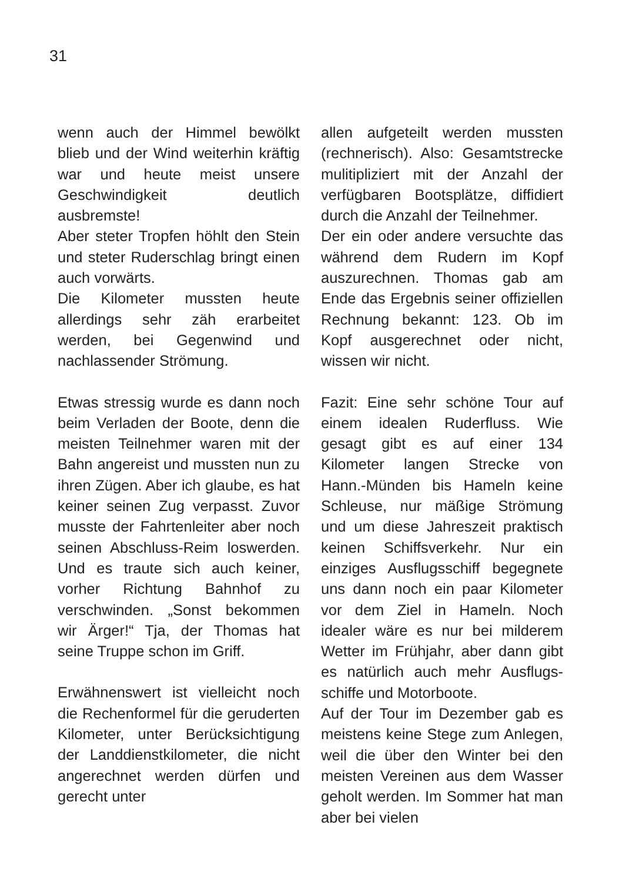31
wenn auch der Himmel bewölkt blieb und der Wind weiterhin kräftig war und heute meist unsere Geschwindigkeit deutlich ausbremste!
Aber steter Tropfen höhlt den Stein und steter Ruderschlag bringt einen auch vorwärts.
Die Kilometer mussten heute allerdings sehr zäh erarbeitet werden, bei Gegenwind und nachlassender Strömung.
Etwas stressig wurde es dann noch beim Verladen der Boote, denn die meisten Teilnehmer waren mit der Bahn angereist und mussten nun zu ihren Zügen. Aber ich glaube, es hat keiner seinen Zug verpasst. Zuvor musste der Fahrtenleiter aber noch seinen Abschluss-Reim loswerden. Und es traute sich auch keiner, vorher Richtung Bahnhof zu verschwinden. „Sonst bekommen wir Ärger!“ Tja, der Thomas hat seine Truppe schon im Griff.
Erwähnenswert ist vielleicht noch die Rechenformel für die geruderten Kilometer, unter Berücksichtigung der Landdienst­kilometer, die nicht angerechnet werden dürfen und gerecht unter
allen aufgeteilt werden mussten (rechnerisch). Also: Gesamt­strecke mulitipliziert mit der Anzahl der verfügbaren Boots­plätze, diffidiert durch die Anzahl der Teilnehmer.
Der ein oder andere versuchte das während dem Rudern im Kopf auszurechnen. Thomas gab am Ende das Ergebnis seiner offiziellen Rechnung bekannt: 123. Ob im Kopf ausgerechnet oder nicht, wissen wir nicht.
Fazit: Eine sehr schöne Tour auf einem idealen Ruderfluss. Wie gesagt gibt es auf einer 134 Kilometer langen Strecke von Hann.-Münden bis Hameln keine Schleuse, nur mäßige Strömung und um diese Jahreszeit praktisch keinen Schiffsverkehr. Nur ein einziges Ausflugsschiff begegnete uns dann noch ein paar Kilometer vor dem Ziel in Hameln. Noch idealer wäre es nur bei milderem Wetter im Frühjahr, aber dann gibt es natürlich auch mehr Ausflugs­schiffe und Motorboote.
Auf der Tour im Dezember gab es meistens keine Stege zum Anlegen, weil die über den Winter bei den meisten Vereinen aus dem Wasser geholt werden. Im Sommer hat man aber bei vielen